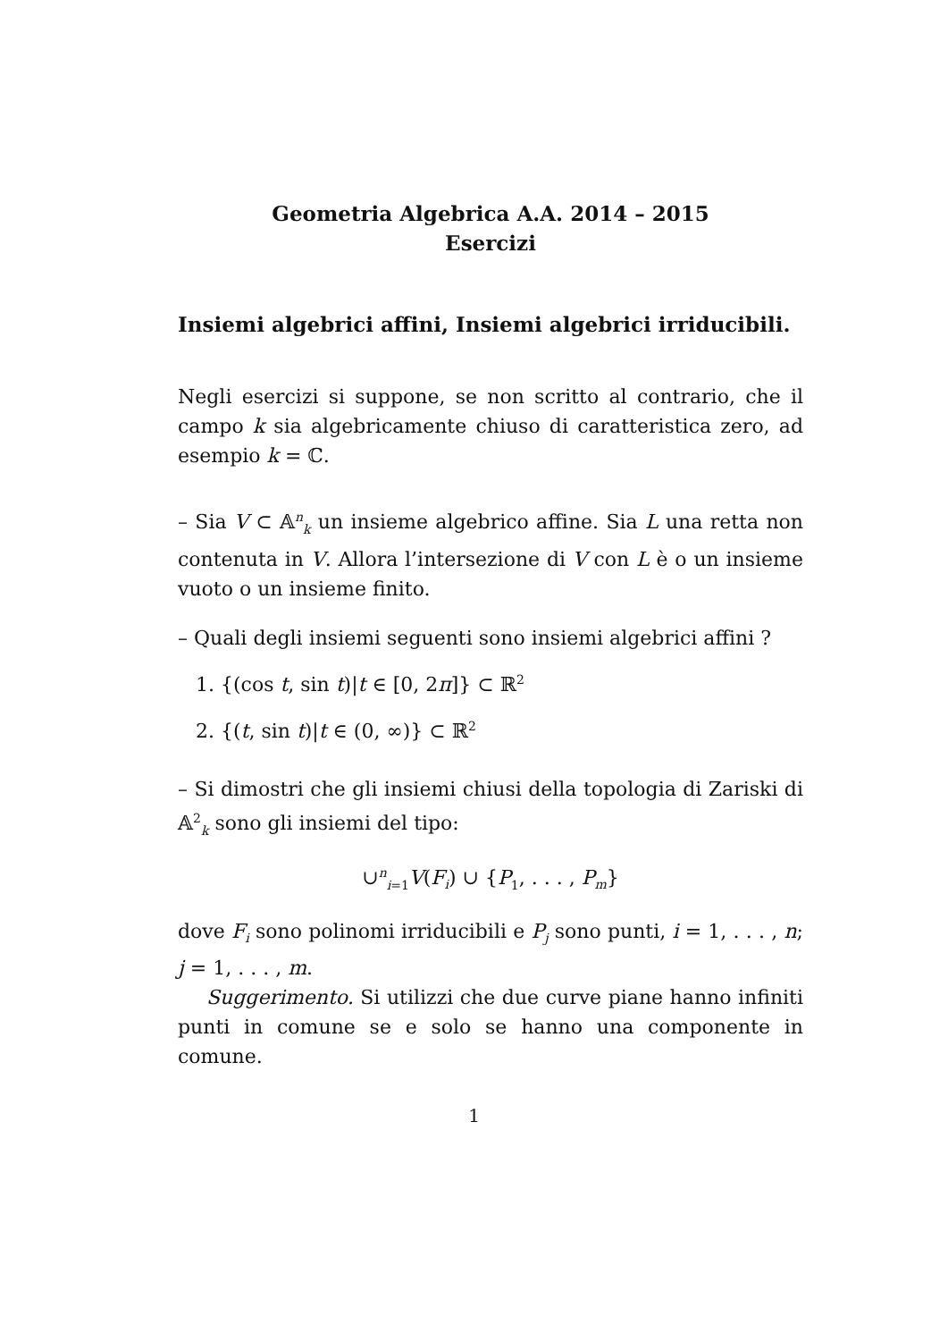Geometria Algebrica A.A. 2014 – 2015
Esercizi
Insiemi algebrici affini, Insiemi algebrici irriducibili.
Negli esercizi si suppone, se non scritto al contrario, che il campo k sia algebricamente chiuso di caratteristica zero, ad esempio k = ℂ.
– Sia V ⊂ 𝔸<sup>n</sup><sub>k</sub> un insieme algebrico affine. Sia L una retta non contenuta in V. Allora l’intersezione di V con L è o un insieme vuoto o un insieme finito.
– Quali degli insiemi seguenti sono insiemi algebrici affini ?
1. {(cos t, sin t)|t ∈ [0, 2π]} ⊂ ℝ<sup>2</sup>
2. {(t, sin t)|t ∈ (0, ∞)} ⊂ ℝ<sup>2</sup>
– Si dimostri che gli insiemi chiusi della topologia di Zariski di 𝔸<sup>2</sup><sub>k</sub> sono gli insiemi del tipo:
∪<sup>n</sup><sub>i=1</sub>V(F<sub>i</sub>) ∪ {P<sub>1</sub>, . . . , P<sub>m</sub>}
dove F<sub>i</sub> sono polinomi irriducibili e P<sub>j</sub> sono punti, i = 1, . . . , n; j = 1, . . . , m.
Suggerimento. Si utilizzi che due curve piane hanno infiniti punti in comune se e solo se hanno una componente in comune.
1